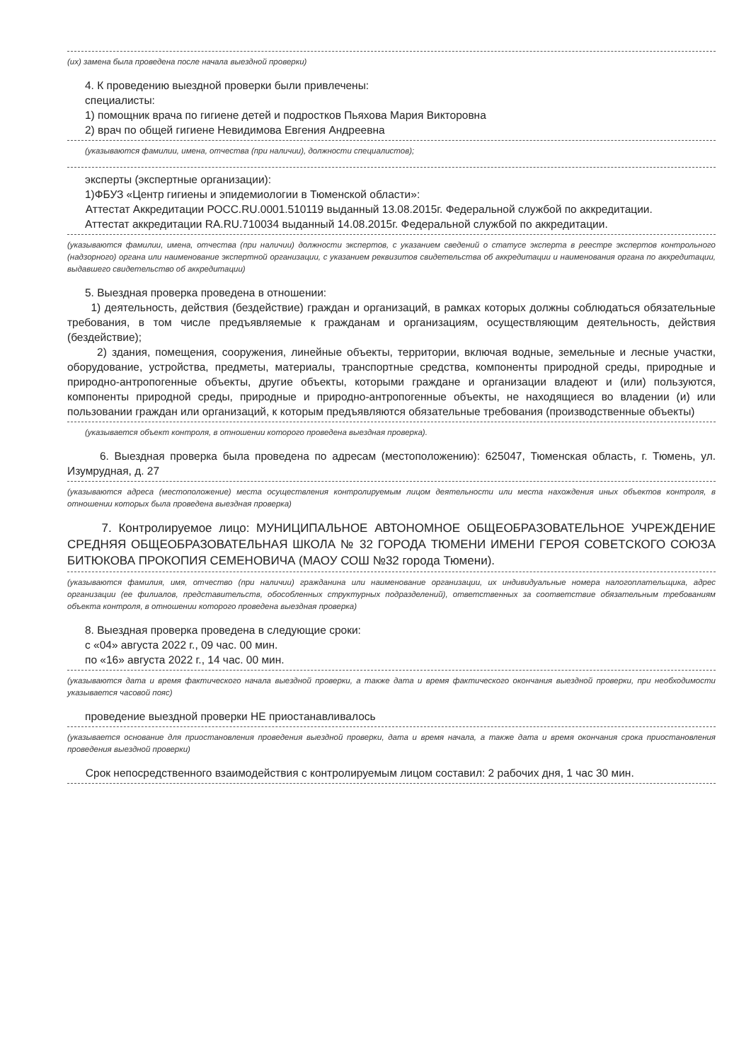(их) замена была проведена после начала выездной проверки)
4. К проведению выездной проверки были привлечены:
специалисты:
1) помощник врача по гигиене детей и подростков Пьяхова Мария Викторовна
2) врач по общей гигиене Невидимова Евгения Андреевна
(указываются фамилии, имена, отчества (при наличии), должности специалистов);
эксперты (экспертные организации):
1)ФБУЗ «Центр гигиены и эпидемиологии в Тюменской области»:
Аттестат Аккредитации РОСС.RU.0001.510119 выданный 13.08.2015г. Федеральной службой по аккредитации.
Аттестат аккредитации RA.RU.710034 выданный 14.08.2015г. Федеральной службой по аккредитации.
(указываются фамилии, имена, отчества (при наличии) должности экспертов, с указанием сведений о статусе эксперта в реестре экспертов контрольного (надзорного) органа или наименование экспертной организации, с указанием реквизитов свидетельства об аккредитации и наименования органа по аккредитации, выдавшего свидетельство об аккредитации)
5. Выездная проверка проведена в отношении:
1) деятельность, действия (бездействие) граждан и организаций, в рамках которых должны соблюдаться обязательные требования, в том числе предъявляемые к гражданам и организациям, осуществляющим деятельность, действия (бездействие);
2) здания, помещения, сооружения, линейные объекты, территории, включая водные, земельные и лесные участки, оборудование, устройства, предметы, материалы, транспортные средства, компоненты природной среды, природные и природно-антропогенные объекты, другие объекты, которыми граждане и организации владеют и (или) пользуются, компоненты природной среды, природные и природно-антропогенные объекты, не находящиеся во владении (и) или пользовании граждан или организаций, к которым предъявляются обязательные требования (производственные объекты)
(указывается объект контроля, в отношении которого проведена выездная проверка).
6. Выездная проверка была проведена по адресам (местоположению): 625047, Тюменская область, г. Тюмень, ул. Изумрудная, д. 27
(указываются адреса (местоположение) места осуществления контролируемым лицом деятельности или места нахождения иных объектов контроля, в отношении которых была проведена выездная проверка)
7. Контролируемое лицо: МУНИЦИПАЛЬНОЕ АВТОНОМНОЕ ОБЩЕОБРАЗОВАТЕЛЬНОЕ УЧРЕЖДЕНИЕ СРЕДНЯЯ ОБЩЕОБРАЗОВАТЕЛЬНАЯ ШКОЛА № 32 ГОРОДА ТЮМЕНИ ИМЕНИ ГЕРОЯ СОВЕТСКОГО СОЮЗА БИТЮКОВА ПРОКОПИЯ СЕМЕНОВИЧА (МАОУ СОШ №32 города Тюмени).
(указываются фамилия, имя, отчество (при наличии) гражданина или наименование организации, их индивидуальные номера налогоплательщика, адрес организации (ее филиалов, представительств, обособленных структурных подразделений), ответственных за соответствие обязательным требованиям объекта контроля, в отношении которого проведена выездная проверка)
8. Выездная проверка проведена в следующие сроки:
с «04» августа 2022 г., 09 час. 00 мин.
по «16» августа 2022 г., 14 час. 00 мин.
(указываются дата и время фактического начала выездной проверки, а также дата и время фактического окончания выездной проверки, при необходимости указывается часовой пояс)
проведение выездной проверки НЕ приостанавливалось
(указывается основание для приостановления проведения выездной проверки, дата и время начала, а также дата и время окончания срока приостановления проведения выездной проверки)
Срок непосредственного взаимодействия с контролируемым лицом составил: 2 рабочих дня, 1 час 30 мин.